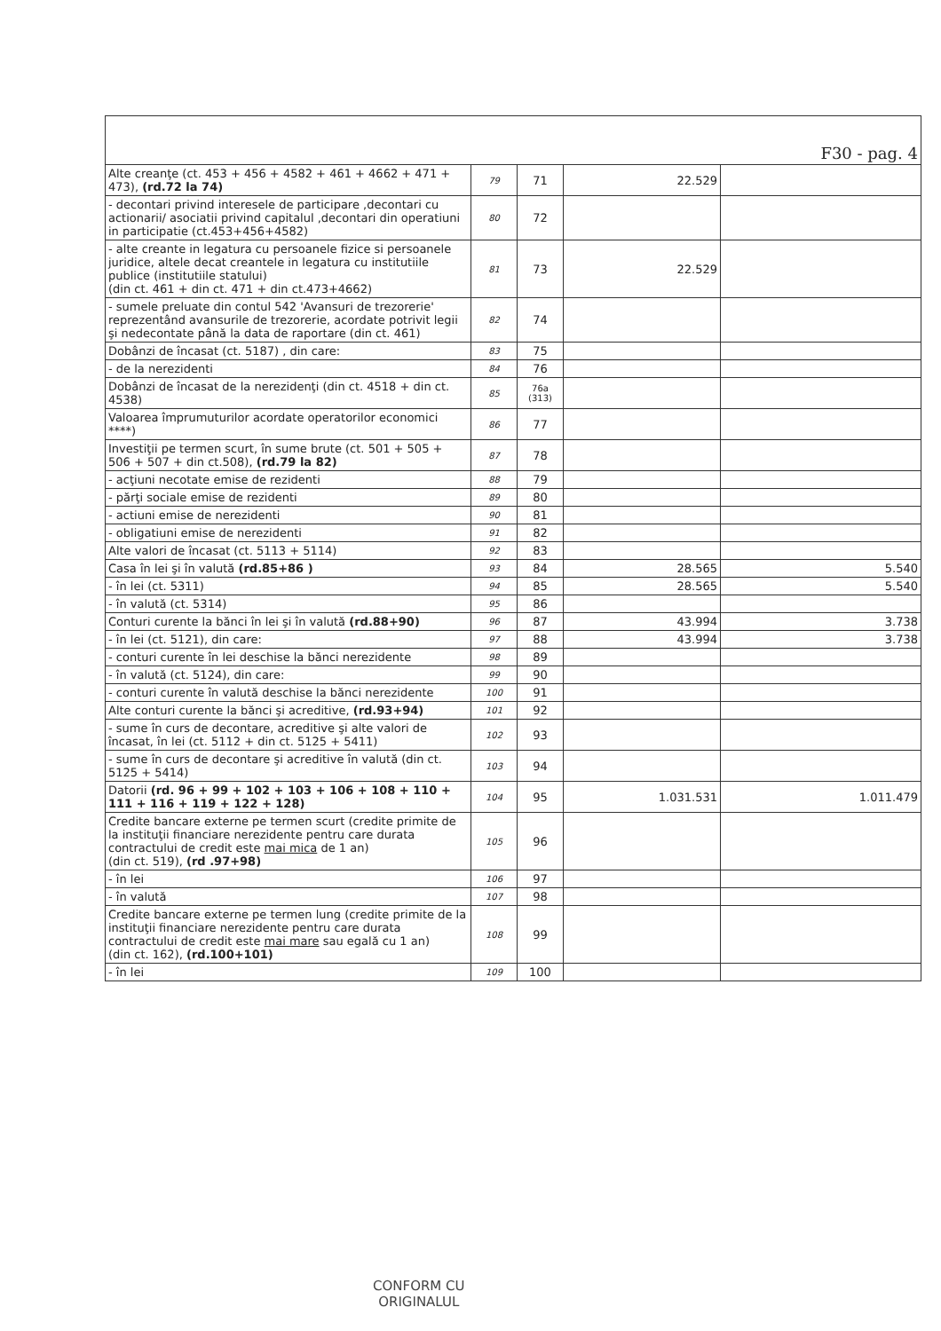| F30 - pag. 4 | | | | |
| Alte creanţe (ct. 453 + 456 + 4582 + 461 + 4662 + 471 + 473), (rd.72 la 74) | 79 | 71 | 22.529 | |
| - decontari privind interesele de participare ,decontari cu actionarii/ asociatii privind capitalul ,decontari din operatiuni in participatie (ct.453+456+4582) | 80 | 72 | | |
| - alte creante in legatura cu persoanele fizice si persoanele juridice, altele decat creantele in legatura cu institutiile publice (institutiile statului) (din ct. 461 + din ct. 471 + din ct.473+4662) | 81 | 73 | 22.529 | |
| - sumele preluate din contul 542 'Avansuri de trezorerie' reprezentând avansurile de trezorerie, acordate potrivit legii şi nedecontate până la data de raportare (din ct. 461) | 82 | 74 | | |
| Dobânzi de încasat (ct. 5187) , din care: | 83 | 75 | | |
| - de la nerezidenti | 84 | 76 | | |
| Dobânzi de încasat de la nerezidenţi (din ct. 4518 + din ct. 4538) | 85 | 76a (313) | | |
| Valoarea împrumuturilor acordate operatorilor economici ****) | 86 | 77 | | |
| Investiţii pe termen scurt, în sume brute (ct. 501 + 505 + 506 + 507 + din ct.508), (rd.79 la 82) | 87 | 78 | | |
| - acţiuni necotate emise de rezidenti | 88 | 79 | | |
| - părţi sociale emise de rezidenti | 89 | 80 | | |
| - actiuni emise de nerezidenti | 90 | 81 | | |
| - obligatiuni emise de nerezidenti | 91 | 82 | | |
| Alte valori de încasat (ct. 5113 + 5114) | 92 | 83 | | |
| Casa în lei şi în valută (rd.85+86 ) | 93 | 84 | 28.565 | 5.540 |
| - în lei (ct. 5311) | 94 | 85 | 28.565 | 5.540 |
| - în valută (ct. 5314) | 95 | 86 | | |
| Conturi curente la bănci în lei şi în valută (rd.88+90) | 96 | 87 | 43.994 | 3.738 |
| - în lei (ct. 5121), din care: | 97 | 88 | 43.994 | 3.738 |
| - conturi curente în lei deschise la bănci nerezidente | 98 | 89 | | |
| - în valută (ct. 5124), din care: | 99 | 90 | | |
| - conturi curente în valută deschise la bănci nerezidente | 100 | 91 | | |
| Alte conturi curente la bănci şi acreditive, (rd.93+94) | 101 | 92 | | |
| - sume în curs de decontare, acreditive şi alte valori de încasat, în lei (ct. 5112 + din ct. 5125 + 5411) | 102 | 93 | | |
| - sume în curs de decontare şi acreditive în valută (din ct. 5125 + 5414) | 103 | 94 | | |
| Datorii (rd. 96 + 99 + 102 + 103 + 106 + 108 + 110 + 111 + 116 + 119 + 122 + 128) | 104 | 95 | 1.031.531 | 1.011.479 |
| Credite bancare externe pe termen scurt (credite primite de la instituţii financiare nerezidente pentru care durata contractului de credit este mai mica de 1 an) (din ct. 519), (rd .97+98) | 105 | 96 | | |
| - în lei | 106 | 97 | | |
| - în valută | 107 | 98 | | |
| Credite bancare externe pe termen lung (credite primite de la instituţii financiare nerezidente pentru care durata contractului de credit este mai mare sau egală cu 1 an) (din ct. 162), (rd.100+101) | 108 | 99 | | |
| - în lei | 109 | 100 | | |
CONFORM CU
ORIGINALUL